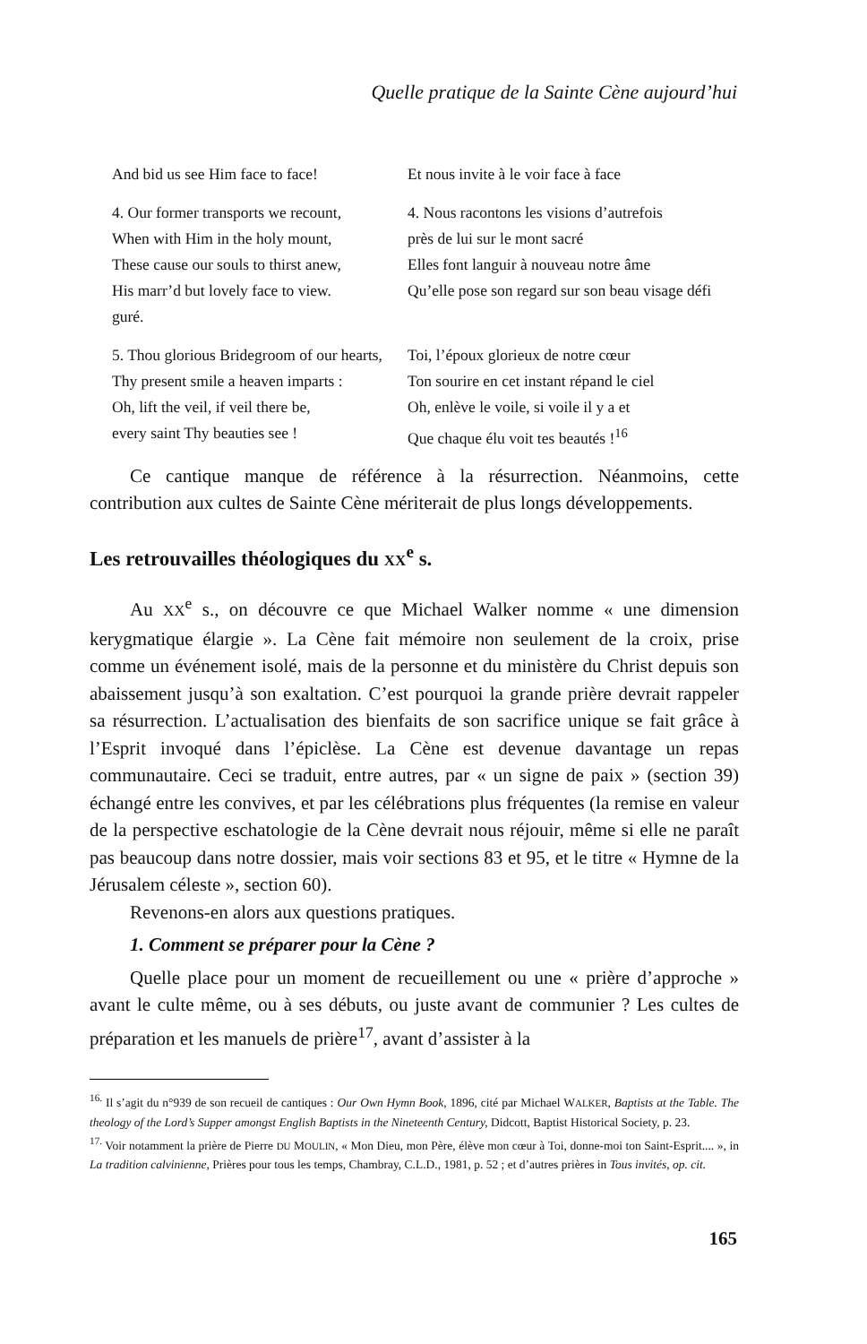Quelle pratique de la Sainte Cène aujourd’hui
And bid us see Him face to face!
Et nous invite à le voir face à face
4. Our former transports we recount,
4. Nous racontons les visions d’autrefois
When with Him in the holy mount,
près de lui sur le mont sacré
These cause our souls to thirst anew,
Elles font languir à nouveau notre âme
His marr’d but lovely face to view.
Qu’elle pose son regard sur son beau visage défi
guré.
5. Thou glorious Bridegroom of our hearts,
Toi, l’époux glorieux de notre cœur
Thy present smile a heaven imparts :
Ton sourire en cet instant répand le ciel
Oh, lift the veil, if veil there be,
Oh, enlève le voile, si voile il y a et
every saint Thy beauties see ! Que chaque élu voit tes beautés !<sup>16</sup>
Ce cantique manque de référence à la résurrection. Néanmoins, cette contribution aux cultes de Sainte Cène mériterait de plus longs développements.
Les retrouvailles théologiques du XX<sup>e</sup> s.
Au XX<sup>e</sup> s., on découvre ce que Michael Walker nomme « une dimension kerygmatique élargie ». La Cène fait mémoire non seulement de la croix, prise comme un événement isolé, mais de la personne et du ministère du Christ depuis son abaissement jusqu’à son exaltation. C’est pourquoi la grande prière devrait rappeler sa résurrection. L’actualisation des bienfaits de son sacrifice unique se fait grâce à l’Esprit invoqué dans l’épiclèse. La Cène est devenue davantage un repas communautaire. Ceci se traduit, entre autres, par « un signe de paix » (section 39) échangé entre les convives, et par les célébrations plus fréquentes (la remise en valeur de la perspective eschatologie de la Cène devrait nous réjouir, même si elle ne paraît pas beaucoup dans notre dossier, mais voir sections 83 et 95, et le titre « Hymne de la Jérusalem céleste », section 60).
Revenons-en alors aux questions pratiques.
1. Comment se préparer pour la Cène ?
Quelle place pour un moment de recueillement ou une « prière d’approche » avant le culte même, ou à ses débuts, ou juste avant de communier ? Les cultes de préparation et les manuels de prière<sup>17</sup>, avant d’assister à la
<sup>16.</sup> Il s’agit du n°939 de son recueil de cantiques : Our Own Hymn Book, 1896, cité par Michael WALKER, Baptists at the Table. The theology of the Lord’s Supper amongst English Baptists in the Nineteenth Century, Didcott, Baptist Historical Society, p. 23.
<sup>17.</sup> Voir notamment la prière de Pierre DU MOULIN, « Mon Dieu, mon Père, élève mon cœur à Toi, donne-moi ton Saint-Esprit.... », in La tradition calvinienne, Prières pour tous les temps, Chambray, C.L.D., 1981, p. 52 ; et d’autres prières in Tous invités, op. cit.
165